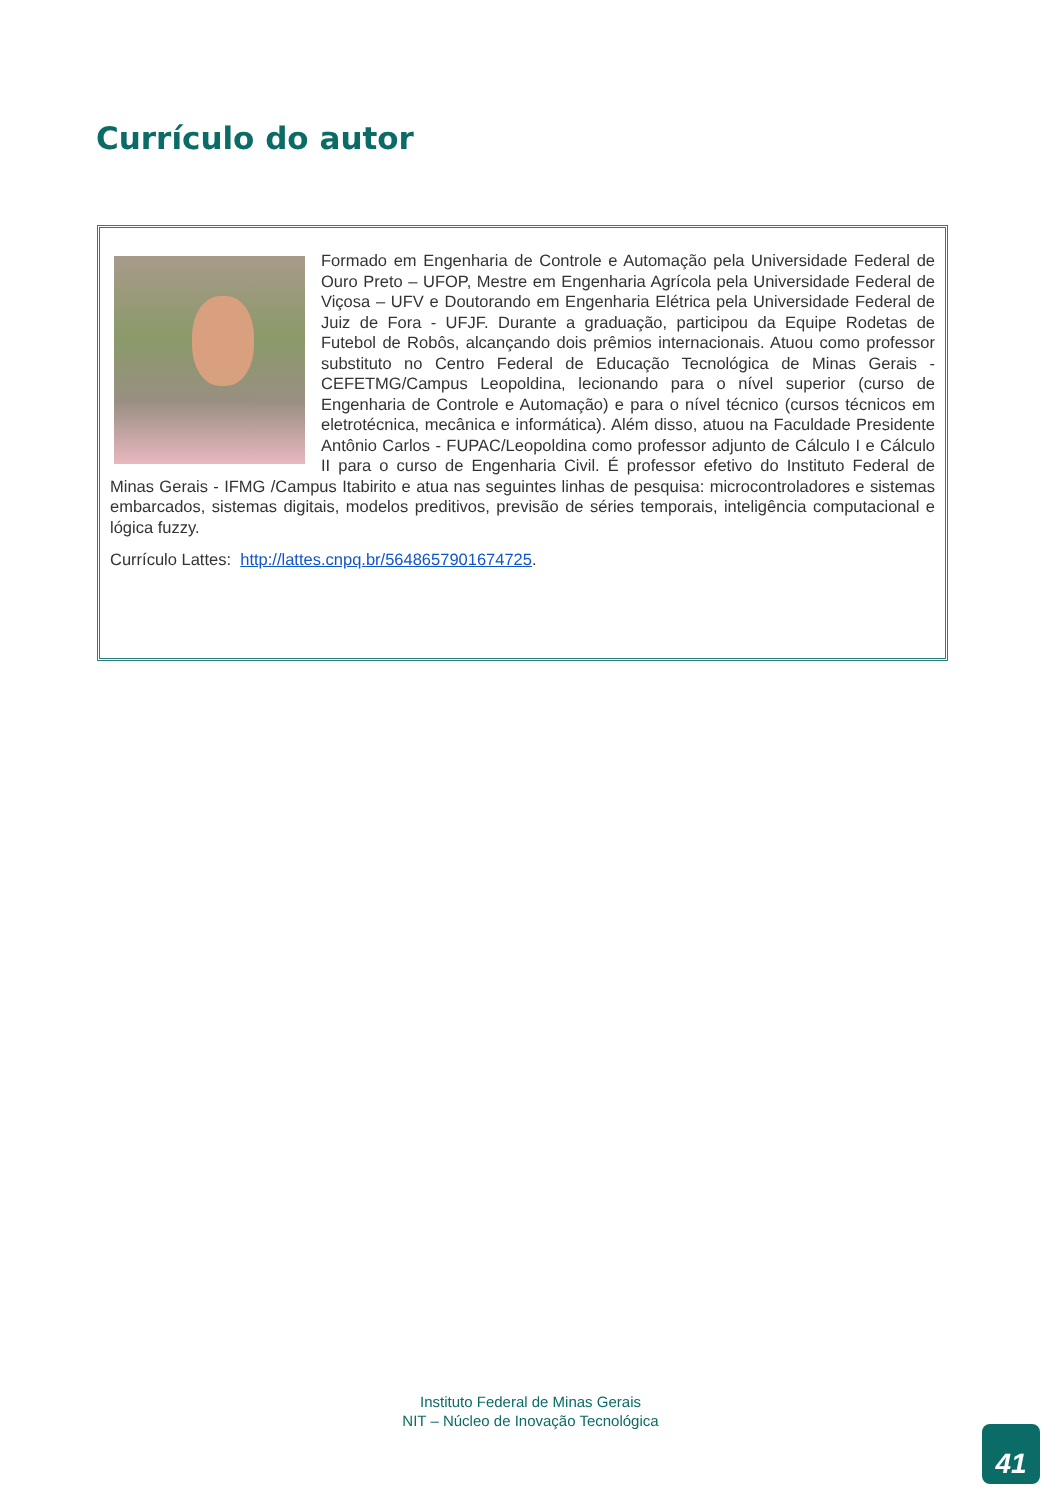Currículo do autor
Formado em Engenharia de Controle e Automação pela Universidade Federal de Ouro Preto – UFOP, Mestre em Engenharia Agrícola pela Universidade Federal de Viçosa – UFV e Doutorando em Engenharia Elétrica pela Universidade Federal de Juiz de Fora - UFJF. Durante a graduação, participou da Equipe Rodetas de Futebol de Robôs, alcançando dois prêmios internacionais. Atuou como professor substituto no Centro Federal de Educação Tecnológica de Minas Gerais - CEFETMG/Campus Leopoldina, lecionando para o nível superior (curso de Engenharia de Controle e Automação) e para o nível técnico (cursos técnicos em eletrotécnica, mecânica e informática). Além disso, atuou na Faculdade Presidente Antônio Carlos - FUPAC/Leopoldina como professor adjunto de Cálculo I e Cálculo II para o curso de Engenharia Civil. É professor efetivo do Instituto Federal de Minas Gerais - IFMG /Campus Itabirito e atua nas seguintes linhas de pesquisa: microcontroladores e sistemas embarcados, sistemas digitais, modelos preditivos, previsão de séries temporais, inteligência computacional e lógica fuzzy.
Currículo Lattes: http://lattes.cnpq.br/5648657901674725.
Instituto Federal de Minas Gerais
NIT – Núcleo de Inovação Tecnológica
41